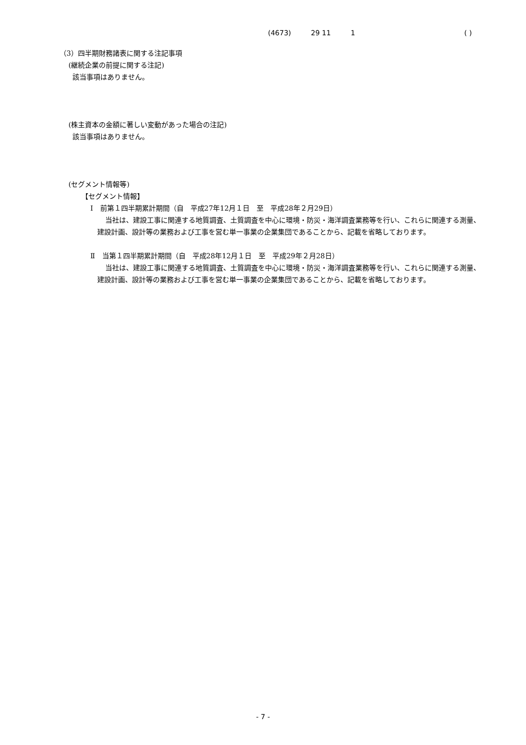(4673) 29 11 1 ( )
（3）四半期財務諸表に関する注記事項
(継続企業の前提に関する注記)
該当事項はありません。
(株主資本の金額に著しい変動があった場合の注記)
該当事項はありません。
(セグメント情報等)
【セグメント情報】
Ⅰ　前第１四半期累計期間（自　平成27年12月１日　至　平成28年２月29日）
当社は、建設工事に関連する地質調査、土質調査を中心に環境・防災・海洋調査業務等を行い、これらに関連する測量、建設計画、設計等の業務および工事を営む単一事業の企業集団であることから、記載を省略しております。
Ⅱ　当第１四半期累計期間（自　平成28年12月１日　至　平成29年２月28日）
当社は、建設工事に関連する地質調査、土質調査を中心に環境・防災・海洋調査業務等を行い、これらに関連する測量、建設計画、設計等の業務および工事を営む単一事業の企業集団であることから、記載を省略しております。
- 7 -